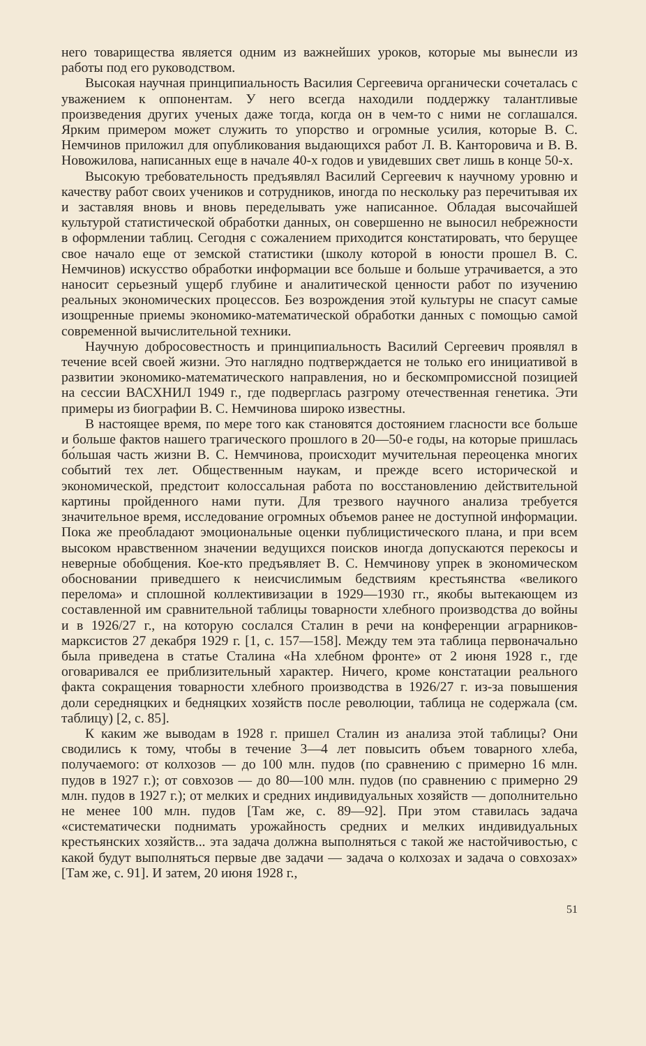него товарищества является одним из важнейших уроков, которые мы вынесли из работы под его руководством.
Высокая научная принципиальность Василия Сергеевича органически сочеталась с уважением к оппонентам. У него всегда находили поддержку талантливые произведения других ученых даже тогда, когда он в чем-то с ними не соглашался. Ярким примером может служить то упорство и огромные усилия, которые В. С. Немчинов приложил для опубликования выдающихся работ Л. В. Канторовича и В. В. Новожилова, написанных еще в начале 40-х годов и увидевших свет лишь в конце 50-х.
Высокую требовательность предъявлял Василий Сергеевич к научному уровню и качеству работ своих учеников и сотрудников, иногда по нескольку раз перечитывая их и заставляя вновь и вновь переделывать уже написанное. Обладая высочайшей культурой статистической обработки данных, он совершенно не выносил небрежности в оформлении таблиц. Сегодня с сожалением приходится констатировать, что берущее свое начало еще от земской статистики (школу которой в юности прошел В. С. Немчинов) искусство обработки информации все больше и больше утрачивается, а это наносит серьезный ущерб глубине и аналитической ценности работ по изучению реальных экономических процессов. Без возрождения этой культуры не спасут самые изощренные приемы экономико-математической обработки данных с помощью самой современной вычислительной техники.
Научную добросовестность и принципиальность Василий Сергеевич проявлял в течение всей своей жизни. Это наглядно подтверждается не только его инициативой в развитии экономико-математического направления, но и бескомпромиссной позицией на сессии ВАСХНИЛ 1949 г., где подверглась разгрому отечественная генетика. Эти примеры из биографии В. С. Немчинова широко известны.
В настоящее время, по мере того как становятся достоянием гласности все больше и больше фактов нашего трагического прошлого в 20—50-е годы, на которые пришлась бо́льшая часть жизни В. С. Немчинова, происходит мучительная переоценка многих событий тех лет. Общественным наукам, и прежде всего исторической и экономической, предстоит колоссальная работа по восстановлению действительной картины пройденного нами пути. Для трезвого научного анализа требуется значительное время, исследование огромных объемов ранее не доступной информации. Пока же преобладают эмоциональные оценки публицистического плана, и при всем высоком нравственном значении ведущихся поисков иногда допускаются перекосы и неверные обобщения. Кое-кто предъявляет В. С. Немчинову упрек в экономическом обосновании приведшего к неисчислимым бедствиям крестьянства «великого перелома» и сплошной коллективизации в 1929—1930 гг., якобы вытекающем из составленной им сравнительной таблицы товарности хлебного производства до войны и в 1926/27 г., на которую сослался Сталин в речи на конференции аграрников-марксистов 27 декабря 1929 г. [1, с. 157—158]. Между тем эта таблица первоначально была приведена в статье Сталина «На хлебном фронте» от 2 июня 1928 г., где оговаривался ее приблизительный характер. Ничего, кроме констатации реального факта сокращения товарности хлебного производства в 1926/27 г. из-за повышения доли середняцких и бедняцких хозяйств после революции, таблица не содержала (см. таблицу) [2, с. 85].
К каким же выводам в 1928 г. пришел Сталин из анализа этой таблицы? Они сводились к тому, чтобы в течение 3—4 лет повысить объем товарного хлеба, получаемого: от колхозов — до 100 млн. пудов (по сравнению с примерно 16 млн. пудов в 1927 г.); от совхозов — до 80—100 млн. пудов (по сравнению с примерно 29 млн. пудов в 1927 г.); от мелких и средних индивидуальных хозяйств — дополнительно не менее 100 млн. пудов [Там же, с. 89—92]. При этом ставилась задача «систематически поднимать урожайность средних и мелких индивидуальных крестьянских хозяйств... эта задача должна выполняться с такой же настойчивостью, с какой будут выполняться первые две задачи — задача о колхозах и задача о совхозах» [Там же, с. 91]. И затем, 20 июня 1928 г.,
51